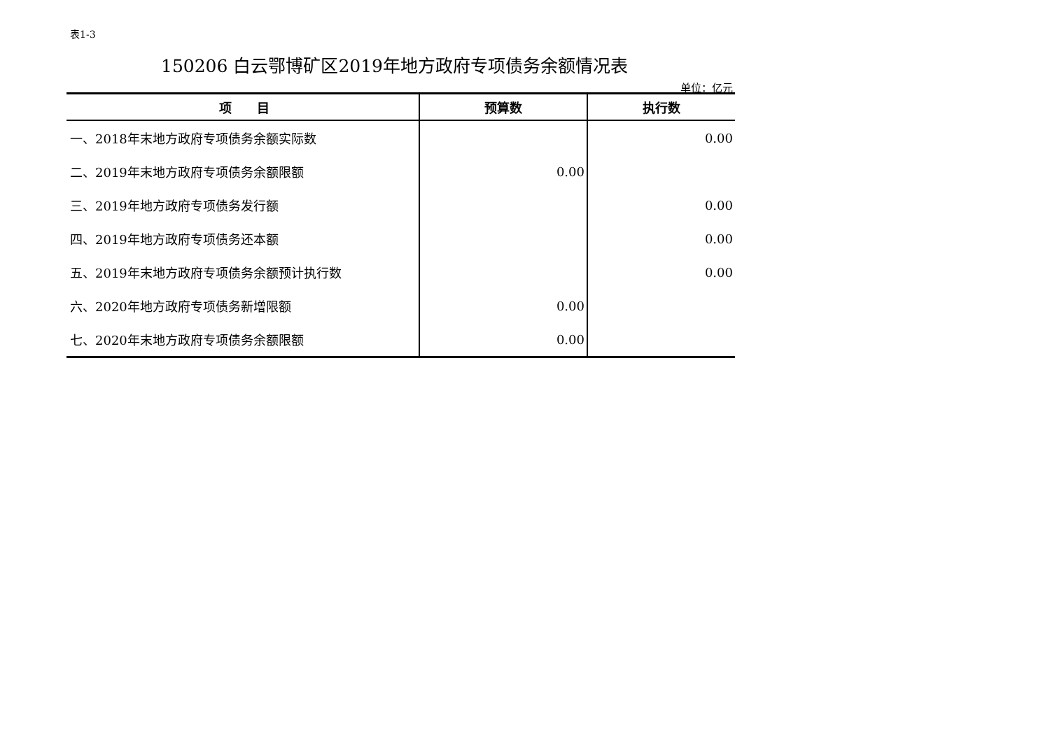表1-3
150206 白云鄂博矿区2019年地方政府专项债务余额情况表
单位：亿元
| 项 目 | 预算数 | 执行数 |
| --- | --- | --- |
| 一、2018年末地方政府专项债务余额实际数 | | 0.00 |
| 二、2019年末地方政府专项债务余额限额 | 0.00 | |
| 三、2019年地方政府专项债务发行额 | | 0.00 |
| 四、2019年地方政府专项债务还本额 | | 0.00 |
| 五、2019年末地方政府专项债务余额预计执行数 | | 0.00 |
| 六、2020年地方政府专项债务新增限额 | 0.00 | |
| 七、2020年末地方政府专项债务余额限额 | 0.00 | |